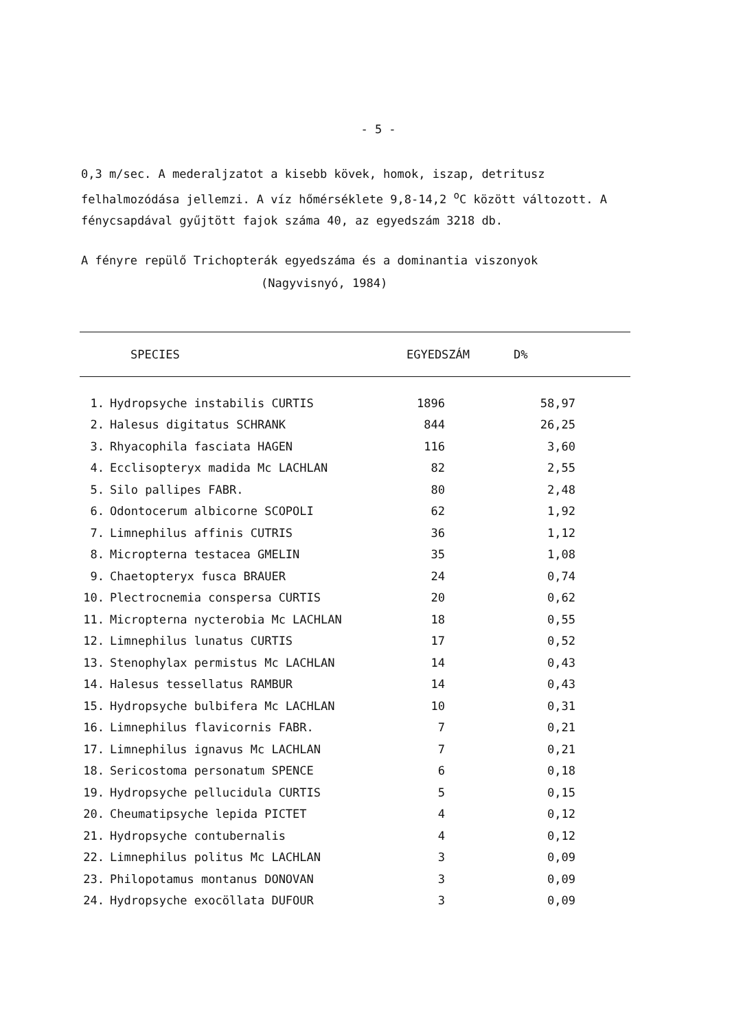- 5 -
0,3 m/sec. A mederaljzatot a kisebb kövek, homok, iszap, detritusz felhalmozódása jellemzi. A víz hőmérséklete 9,8-14,2 <sup>o</sup>C között változott. A fénycsapdával gyűjtött fajok száma 40, az egyedszám 3218 db.
A fényre repülő Trichopterák egyedszáma és a dominantia viszonyok
(Nagyvisnyó, 1984)
| | SPECIES | EGYEDSZÁM | D% |
| --- | --- | --- | --- |
| 1. | Hydropsyche instabilis CURTIS | 1896 | 58,97 |
| 2. | Halesus digitatus SCHRANK | 844 | 26,25 |
| 3. | Rhyacophila fasciata HAGEN | 116 | 3,60 |
| 4. | Ecclisopteryx madida Mc LACHLAN | 82 | 2,55 |
| 5. | Silo pallipes FABR. | 80 | 2,48 |
| 6. | Odontocerum albicorne SCOPOLI | 62 | 1,92 |
| 7. | Limnephilus affinis CUTRIS | 36 | 1,12 |
| 8. | Micropterna testacea GMELIN | 35 | 1,08 |
| 9. | Chaetopteryx fusca BRAUER | 24 | 0,74 |
| 10. | Plectrocnemia conspersa CURTIS | 20 | 0,62 |
| 11. | Micropterna nycterobia Mc LACHLAN | 18 | 0,55 |
| 12. | Limnephilus lunatus CURTIS | 17 | 0,52 |
| 13. | Stenophylax permistus Mc LACHLAN | 14 | 0,43 |
| 14. | Halesus tessellatus RAMBUR | 14 | 0,43 |
| 15. | Hydropsyche bulbifera Mc LACHLAN | 10 | 0,31 |
| 16. | Limnephilus flavicornis FABR. | 7 | 0,21 |
| 17. | Limnephilus ignavus Mc LACHLAN | 7 | 0,21 |
| 18. | Sericostoma personatum SPENCE | 6 | 0,18 |
| 19. | Hydropsyche pellucidula CURTIS | 5 | 0,15 |
| 20. | Cheumatipsyche lepida PICTET | 4 | 0,12 |
| 21. | Hydropsyche contubernalis | 4 | 0,12 |
| 22. | Limnephilus politus Mc LACHLAN | 3 | 0,09 |
| 23. | Philopotamus montanus DONOVAN | 3 | 0,09 |
| 24. | Hydropsyche exocöllata DUFOUR | 3 | 0,09 |